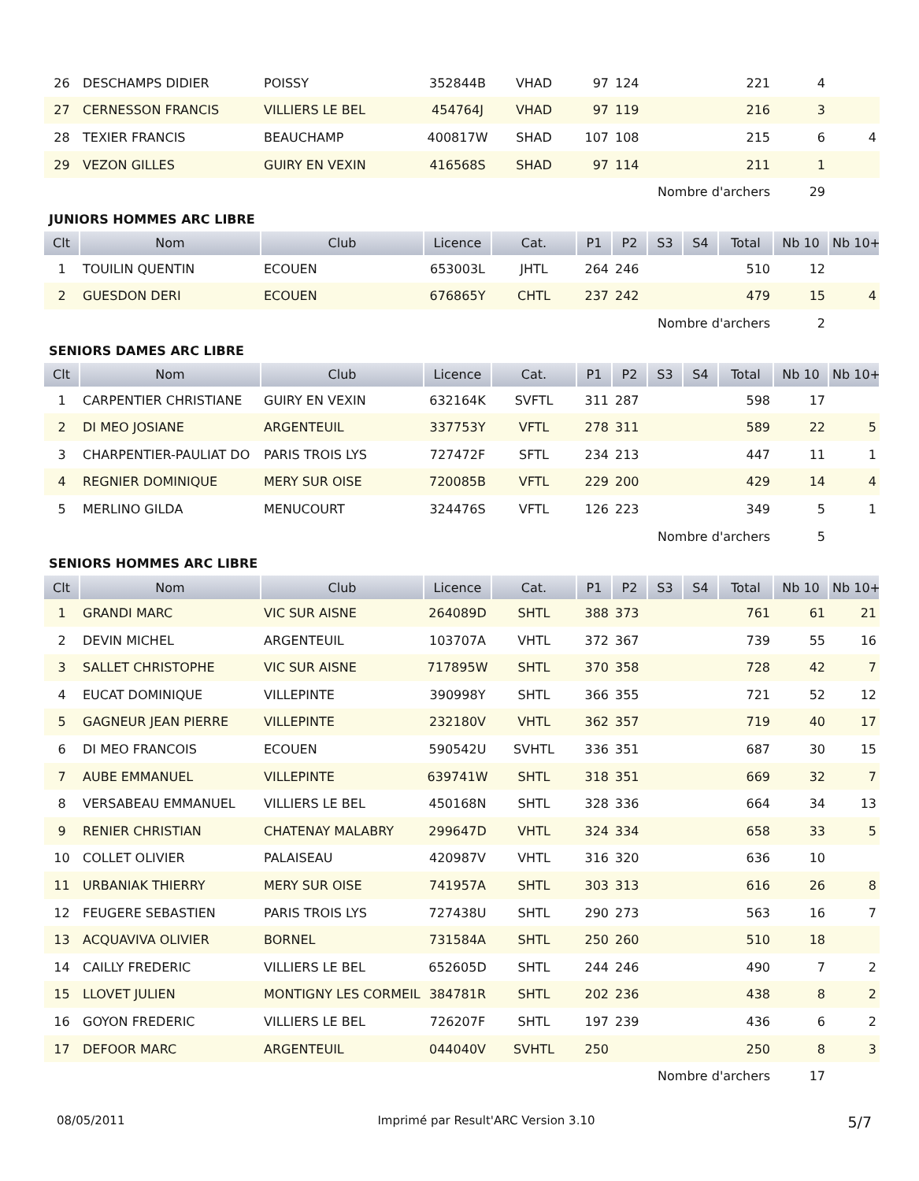| 26 | DESCHAMPS DIDIER | POISSY | 352844B | VHAD | 97 | 124 | | | 221 | 4 | |
| 27 | CERNESSON FRANCIS | VILLIERS LE BEL | 454764J | VHAD | 97 | 119 | | | 216 | 3 | |
| 28 | TEXIER FRANCIS | BEAUCHAMP | 400817W | SHAD | 107 | 108 | | | 215 | 6 | 4 |
| 29 | VEZON GILLES | GUIRY EN VEXIN | 416568S | SHAD | 97 | 114 | | | 211 | 1 | |
| Nombre d'archers | | | | | | | | | | 29 | |
JUNIORS HOMMES ARC LIBRE
| Clt | Nom | Club | Licence | Cat. | P1 | P2 | S3 | S4 | Total | Nb 10 | Nb 10+ |
| --- | --- | --- | --- | --- | --- | --- | --- | --- | --- | --- | --- |
| 1 | TOUILIN QUENTIN | ECOUEN | 653003L | JHTL | 264 | 246 | | | 510 | 12 | |
| 2 | GUESDON DERI | ECOUEN | 676865Y | CHTL | 237 | 242 | | | 479 | 15 | 4 |
| Nombre d'archers | | | | | | | | | | 2 | |
SENIORS DAMES ARC LIBRE
| Clt | Nom | Club | Licence | Cat. | P1 | P2 | S3 | S4 | Total | Nb 10 | Nb 10+ |
| --- | --- | --- | --- | --- | --- | --- | --- | --- | --- | --- | --- |
| 1 | CARPENTIER CHRISTIANE | GUIRY EN VEXIN | 632164K | SVFTL | 311 | 287 | | | 598 | 17 | |
| 2 | DI MEO JOSIANE | ARGENTEUIL | 337753Y | VFTL | 278 | 311 | | | 589 | 22 | 5 |
| 3 | CHARPENTIER-PAULIAT DO | PARIS TROIS LYS | 727472F | SFTL | 234 | 213 | | | 447 | 11 | 1 |
| 4 | REGNIER DOMINIQUE | MERY SUR OISE | 720085B | VFTL | 229 | 200 | | | 429 | 14 | 4 |
| 5 | MERLINO GILDA | MENUCOURT | 324476S | VFTL | 126 | 223 | | | 349 | 5 | 1 |
| Nombre d'archers | | | | | | | | | | 5 | |
SENIORS HOMMES ARC LIBRE
| Clt | Nom | Club | Licence | Cat. | P1 | P2 | S3 | S4 | Total | Nb 10 | Nb 10+ |
| --- | --- | --- | --- | --- | --- | --- | --- | --- | --- | --- | --- |
| 1 | GRANDI MARC | VIC SUR AISNE | 264089D | SHTL | 388 | 373 | | | 761 | 61 | 21 |
| 2 | DEVIN MICHEL | ARGENTEUIL | 103707A | VHTL | 372 | 367 | | | 739 | 55 | 16 |
| 3 | SALLET CHRISTOPHE | VIC SUR AISNE | 717895W | SHTL | 370 | 358 | | | 728 | 42 | 7 |
| 4 | EUCAT DOMINIQUE | VILLEPINTE | 390998Y | SHTL | 366 | 355 | | | 721 | 52 | 12 |
| 5 | GAGNEUR JEAN PIERRE | VILLEPINTE | 232180V | VHTL | 362 | 357 | | | 719 | 40 | 17 |
| 6 | DI MEO FRANCOIS | ECOUEN | 590542U | SVHTL | 336 | 351 | | | 687 | 30 | 15 |
| 7 | AUBE EMMANUEL | VILLEPINTE | 639741W | SHTL | 318 | 351 | | | 669 | 32 | 7 |
| 8 | VERSABEAU EMMANUEL | VILLIERS LE BEL | 450168N | SHTL | 328 | 336 | | | 664 | 34 | 13 |
| 9 | RENIER CHRISTIAN | CHATENAY MALABRY | 299647D | VHTL | 324 | 334 | | | 658 | 33 | 5 |
| 10 | COLLET OLIVIER | PALAISEAU | 420987V | VHTL | 316 | 320 | | | 636 | 10 | |
| 11 | URBANIAK THIERRY | MERY SUR OISE | 741957A | SHTL | 303 | 313 | | | 616 | 26 | 8 |
| 12 | FEUGERE SEBASTIEN | PARIS TROIS LYS | 727438U | SHTL | 290 | 273 | | | 563 | 16 | 7 |
| 13 | ACQUAVIVA OLIVIER | BORNEL | 731584A | SHTL | 250 | 260 | | | 510 | 18 | |
| 14 | CAILLY FREDERIC | VILLIERS LE BEL | 652605D | SHTL | 244 | 246 | | | 490 | 7 | 2 |
| 15 | LLOVET JULIEN | MONTIGNY LES CORMEIL | 384781R | SHTL | 202 | 236 | | | 438 | 8 | 2 |
| 16 | GOYON FREDERIC | VILLIERS LE BEL | 726207F | SHTL | 197 | 239 | | | 436 | 6 | 2 |
| 17 | DEFOOR MARC | ARGENTEUIL | 044040V | SVHTL | 250 | | | | 250 | 8 | 3 |
| Nombre d'archers | | | | | | | | | | 17 | |
08/05/2011 Imprimé par Result'ARC Version 3.10 5/7